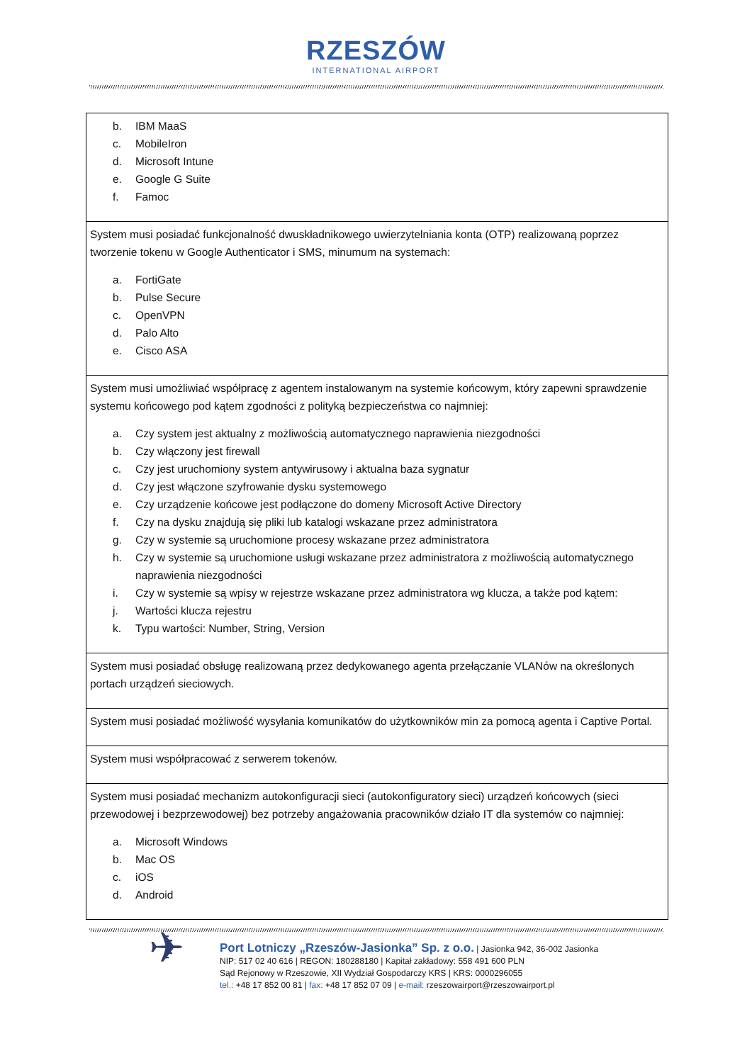RZESZÓW
INTERNATIONAL AIRPORT
| b. IBM MaaS c. MobileIron d. Microsoft Intune e. Google G Suite f. Famoc |
| System musi posiadać funkcjonalność dwuskładnikowego uwierzytelniania konta (OTP) realizowaną poprzez tworzenie tokenu w Google Authenticator i SMS, minumum na systemach: a. FortiGate b. Pulse Secure c. OpenVPN d. Palo Alto e. Cisco ASA |
| System musi umożliwiać współpracę z agentem instalowanym na systemie końcowym, który zapewni sprawdzenie systemu końcowego pod kątem zgodności z polityką bezpieczeństwa co najmniej: a. Czy system jest aktualny z możliwością automatycznego naprawienia niezgodności b. Czy włączony jest firewall c. Czy jest uruchomiony system antywirusowy i aktualna baza sygnatur d. Czy jest włączone szyfrowanie dysku systemowego e. Czy urządzenie końcowe jest podłączone do domeny Microsoft Active Directory f. Czy na dysku znajdują się pliki lub katalogi wskazane przez administratora g. Czy w systemie są uruchomione procesy wskazane przez administratora h. Czy w systemie są uruchomione usługi wskazane przez administratora z możliwością automatycznego naprawienia niezgodności i. Czy w systemie są wpisy w rejestrze wskazane przez administratora wg klucza, a także pod kątem: j. Wartości klucza rejestru k. Typu wartości: Number, String, Version |
| System musi posiadać obsługę realizowaną przez dedykowanego agenta przełączanie VLANów na określonych portach urządzeń sieciowych. |
| System musi posiadać możliwość wysyłania komunikatów do użytkowników min za pomocą agenta i Captive Portal. |
| System musi współpracować z serwerem tokenów. |
| System musi posiadać mechanizm autokonfiguracji sieci (autokonfiguratory sieci) urządzeń końcowych (sieci przewodowej i bezprzewodowej) bez potrzeby angażowania pracowników działo IT dla systemów co najmniej: a. Microsoft Windows b. Mac OS c. iOS d. Android |
✈
Port Lotniczy „Rzeszów-Jasionka” Sp. z o.o. | Jasionka 942, 36-002 Jasionka
NIP: 517 02 40 616 | REGON: 180288180 | Kapitał zakładowy: 558 491 600 PLN
Sąd Rejonowy w Rzeszowie, XII Wydział Gospodarczy KRS | KRS: 0000296055
tel.: +48 17 852 00 81 | fax: +48 17 852 07 09 | e-mail: rzeszowairport@rzeszowairport.pl